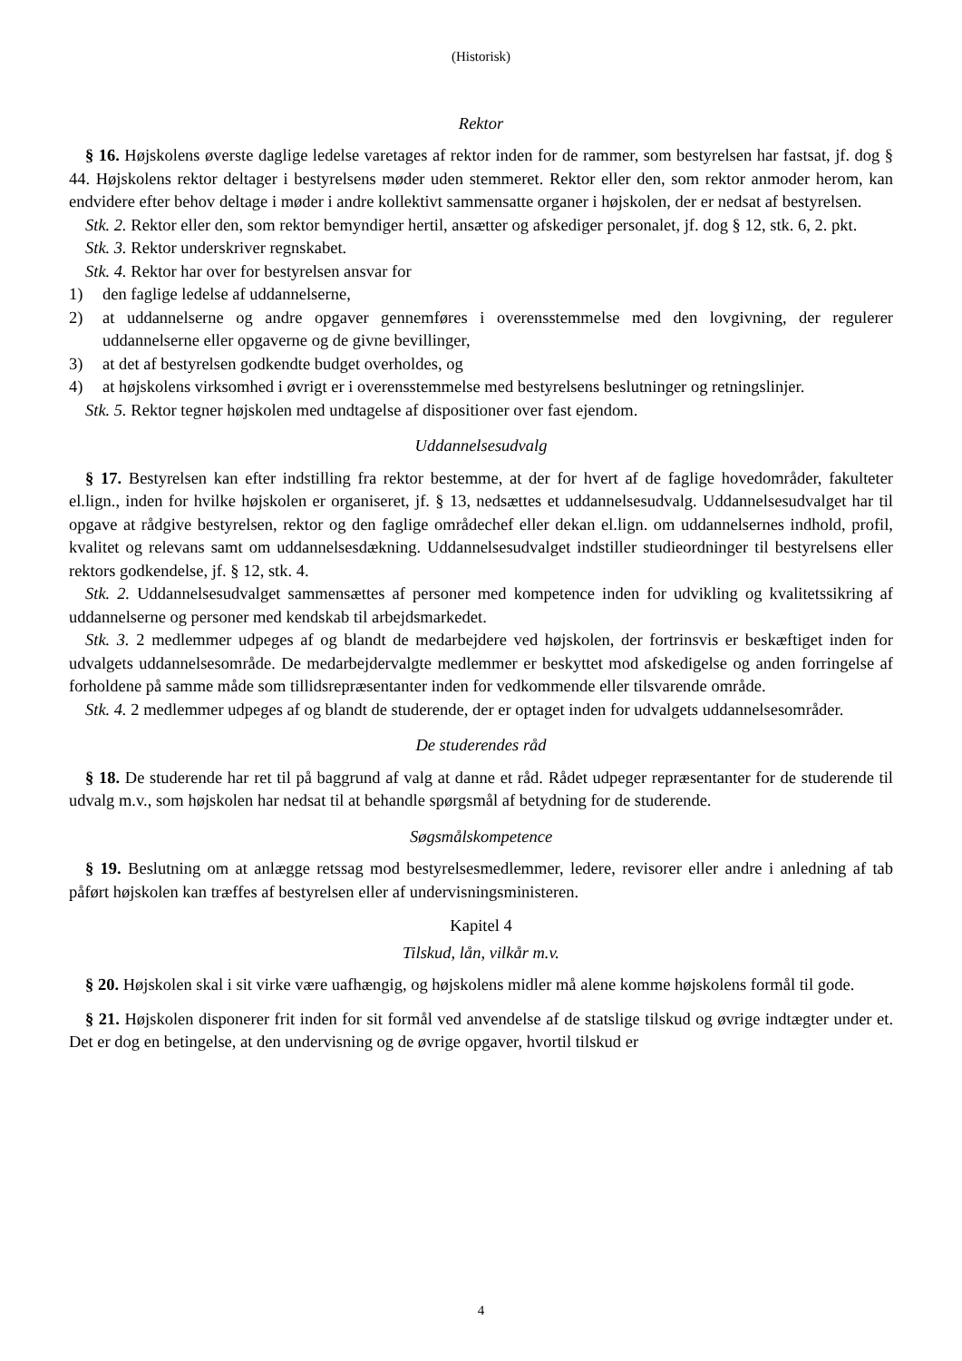(Historisk)
Rektor
§ 16. Højskolens øverste daglige ledelse varetages af rektor inden for de rammer, som bestyrelsen har fastsat, jf. dog § 44. Højskolens rektor deltager i bestyrelsens møder uden stemmeret. Rektor eller den, som rektor anmoder herom, kan endvidere efter behov deltage i møder i andre kollektivt sammensatte organer i højskolen, der er nedsat af bestyrelsen.
Stk. 2. Rektor eller den, som rektor bemyndiger hertil, ansætter og afskediger personalet, jf. dog § 12, stk. 6, 2. pkt.
Stk. 3. Rektor underskriver regnskabet.
Stk. 4. Rektor har over for bestyrelsen ansvar for
1) den faglige ledelse af uddannelserne,
2) at uddannelserne og andre opgaver gennemføres i overensstemmelse med den lovgivning, der regulerer uddannelserne eller opgaverne og de givne bevillinger,
3) at det af bestyrelsen godkendte budget overholdes, og
4) at højskolens virksomhed i øvrigt er i overensstemmelse med bestyrelsens beslutninger og retningslinjer.
Stk. 5. Rektor tegner højskolen med undtagelse af dispositioner over fast ejendom.
Uddannelsesudvalg
§ 17. Bestyrelsen kan efter indstilling fra rektor bestemme, at der for hvert af de faglige hovedområder, fakulteter el.lign., inden for hvilke højskolen er organiseret, jf. § 13, nedsættes et uddannelsesudvalg. Uddannelsesudvalget har til opgave at rådgive bestyrelsen, rektor og den faglige områdechef eller dekan el.lign. om uddannelsernes indhold, profil, kvalitet og relevans samt om uddannelsesdækning. Uddannelsesudvalget indstiller studieordninger til bestyrelsens eller rektors godkendelse, jf. § 12, stk. 4.
Stk. 2. Uddannelsesudvalget sammensættes af personer med kompetence inden for udvikling og kvalitetssikring af uddannelserne og personer med kendskab til arbejdsmarkedet.
Stk. 3. 2 medlemmer udpeges af og blandt de medarbejdere ved højskolen, der fortrinsvis er beskæftiget inden for udvalgets uddannelsesområde. De medarbejdervalgte medlemmer er beskyttet mod afskedigelse og anden forringelse af forholdene på samme måde som tillidsrepræsentanter inden for vedkommende eller tilsvarende område.
Stk. 4. 2 medlemmer udpeges af og blandt de studerende, der er optaget inden for udvalgets uddannelsesområder.
De studerendes råd
§ 18. De studerende har ret til på baggrund af valg at danne et råd. Rådet udpeger repræsentanter for de studerende til udvalg m.v., som højskolen har nedsat til at behandle spørgsmål af betydning for de studerende.
Søgsmålskompetence
§ 19. Beslutning om at anlægge retssag mod bestyrelsesmedlemmer, ledere, revisorer eller andre i anledning af tab påført højskolen kan træffes af bestyrelsen eller af undervisningsministeren.
Kapitel 4
Tilskud, lån, vilkår m.v.
§ 20. Højskolen skal i sit virke være uafhængig, og højskolens midler må alene komme højskolens formål til gode.
§ 21. Højskolen disponerer frit inden for sit formål ved anvendelse af de statslige tilskud og øvrige indtægter under et. Det er dog en betingelse, at den undervisning og de øvrige opgaver, hvortil tilskud er
4